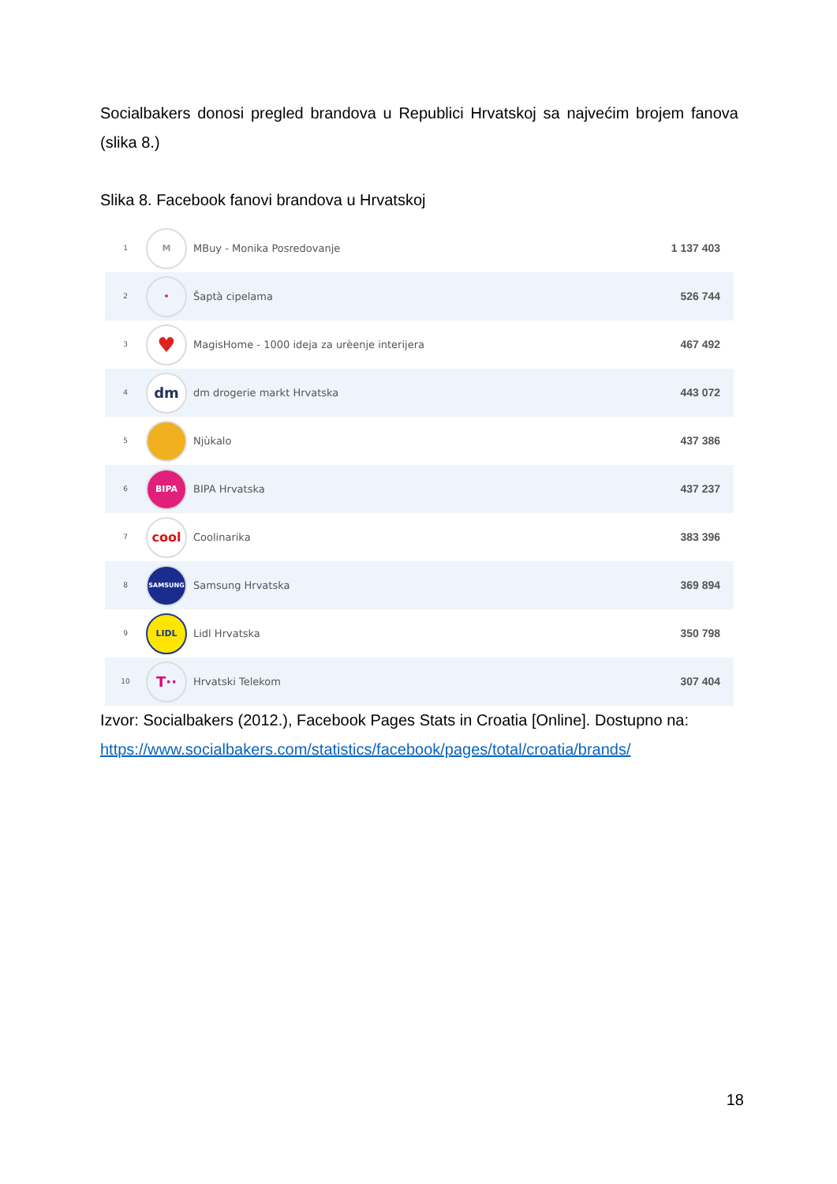Socialbakers donosi pregled brandova u Republici Hrvatskoj sa najvećim brojem fanova (slika 8.)
Slika 8. Facebook fanovi brandova u Hrvatskoj
| 1 | M | MBuy - Monika Posredovanje | 1 137 403 |
| 2 | • | Šaptà cipelama | 526 744 |
| 3 | ♥ | MagisHome - 1000 ideja za urèenje interijera | 467 492 |
| 4 | dm | dm drogerie markt Hrvatska | 443 072 |
| 5 | | Njùkalo | 437 386 |
| 6 | BIPA | BIPA Hrvatska | 437 237 |
| 7 | cool | Coolinarika | 383 396 |
| 8 | SAMSUNG | Samsung Hrvatska | 369 894 |
| 9 | LIDL | Lidl Hrvatska | 350 798 |
| 10 | T·· | Hrvatski Telekom | 307 404 |
Izvor: Socialbakers (2012.), Facebook Pages Stats in Croatia [Online]. Dostupno na: https://www.socialbakers.com/statistics/facebook/pages/total/croatia/brands/
18